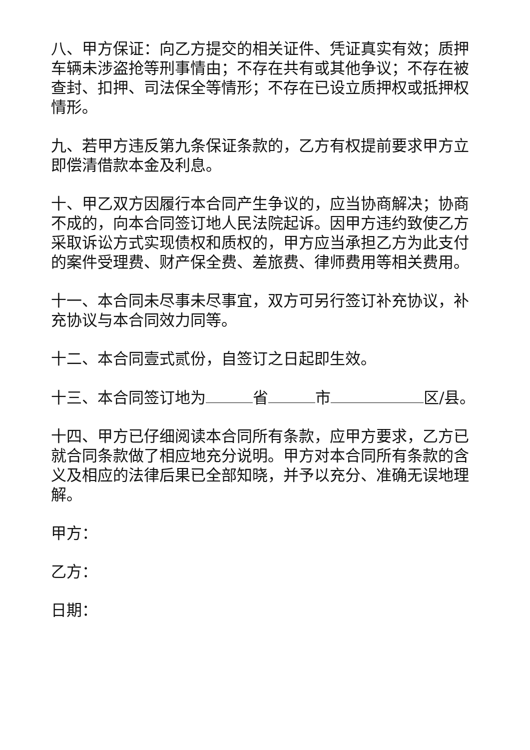八、甲方保证：向乙方提交的相关证件、凭证真实有效；质押车辆未涉盗抢等刑事情由；不存在共有或其他争议；不存在被查封、扣押、司法保全等情形；不存在已设立质押权或抵押权情形。
九、若甲方违反第九条保证条款的，乙方有权提前要求甲方立即偿清借款本金及利息。
十、甲乙双方因履行本合同产生争议的，应当协商解决；协商不成的，向本合同签订地人民法院起诉。因甲方违约致使乙方采取诉讼方式实现债权和质权的，甲方应当承担乙方为此支付的案件受理费、财产保全费、差旅费、律师费用等相关费用。
十一、本合同未尽事未尽事宜，双方可另行签订补充协议，补充协议与本合同效力同等。
十二、本合同壹式贰份，自签订之日起即生效。
十三、本合同签订地为 省 市 区/县。
十四、甲方已仔细阅读本合同所有条款，应甲方要求，乙方已就合同条款做了相应地充分说明。甲方对本合同所有条款的含义及相应的法律后果已全部知晓，并予以充分、准确无误地理解。
甲方：
乙方：
日期：